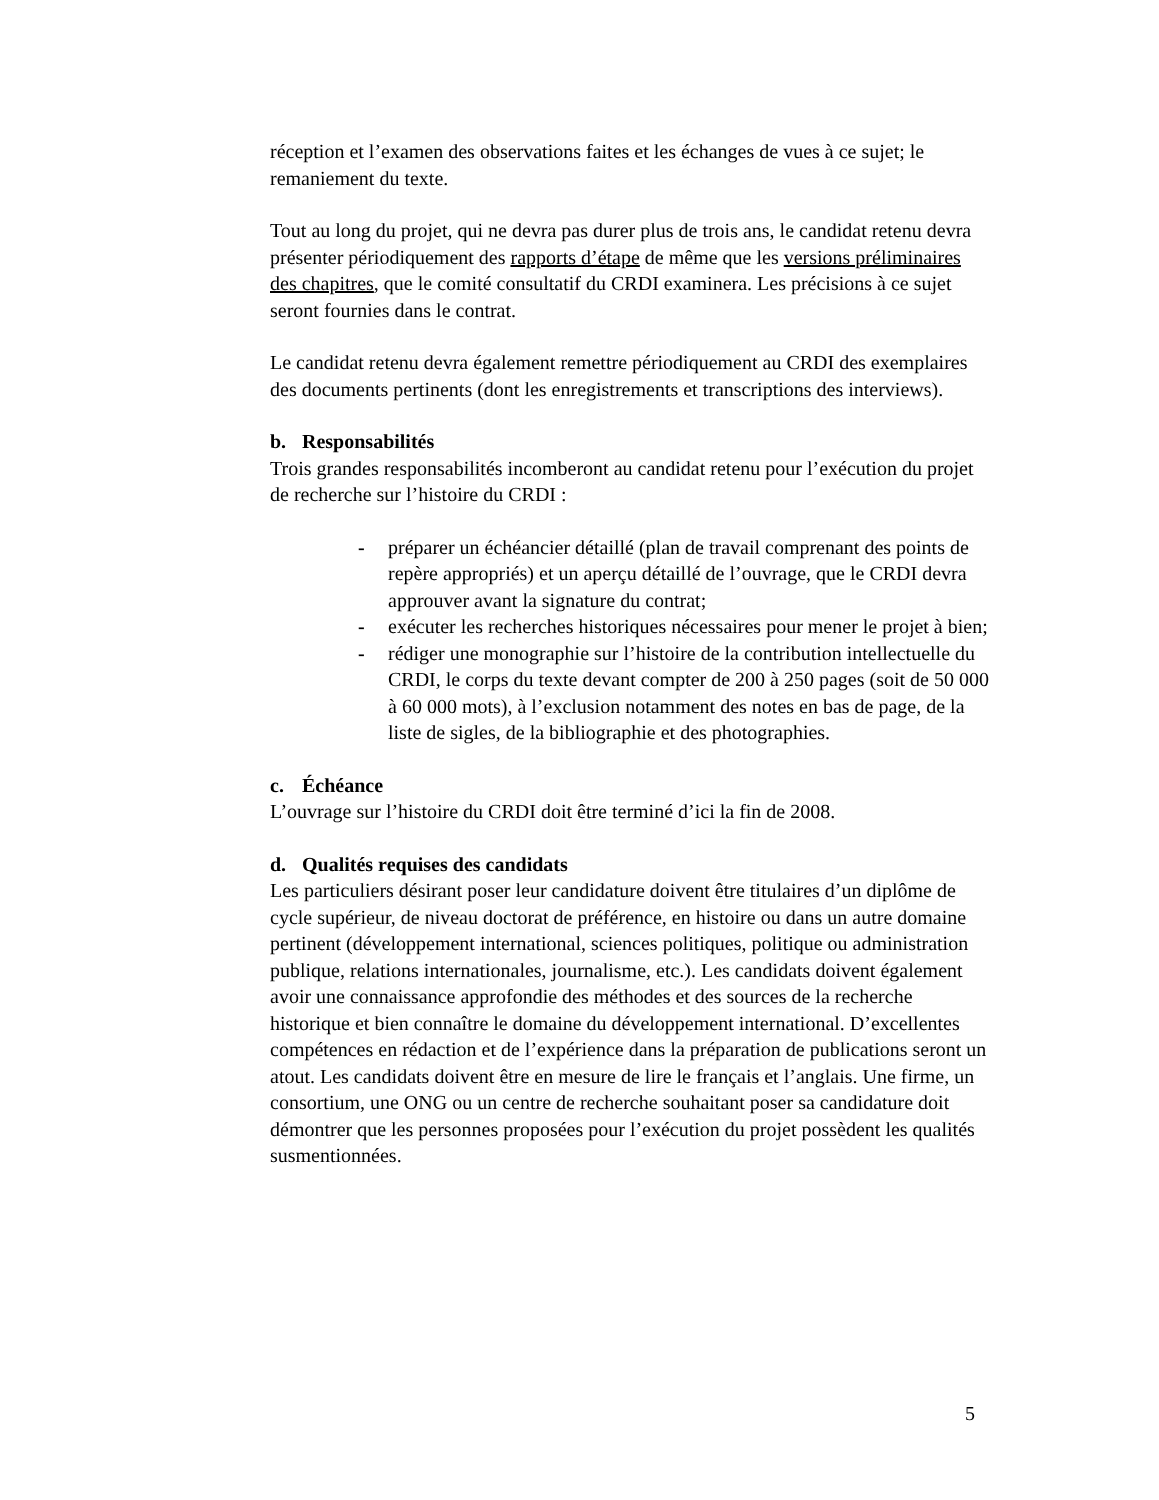réception et l’examen des observations faites et les échanges de vues à ce sujet; le remaniement du texte.
Tout au long du projet, qui ne devra pas durer plus de trois ans, le candidat retenu devra présenter périodiquement des rapports d’étape de même que les versions préliminaires des chapitres, que le comité consultatif du CRDI examinera. Les précisions à ce sujet seront fournies dans le contrat.
Le candidat retenu devra également remettre périodiquement au CRDI des exemplaires des documents pertinents (dont les enregistrements et transcriptions des interviews).
b. Responsabilités
Trois grandes responsabilités incomberont au candidat retenu pour l’exécution du projet de recherche sur l’histoire du CRDI :
- préparer un échéancier détaillé (plan de travail comprenant des points de repère appropriés) et un aperçu détaillé de l’ouvrage, que le CRDI devra approuver avant la signature du contrat;
- exécuter les recherches historiques nécessaires pour mener le projet à bien;
- rédiger une monographie sur l’histoire de la contribution intellectuelle du CRDI, le corps du texte devant compter de 200 à 250 pages (soit de 50 000 à 60 000 mots), à l’exclusion notamment des notes en bas de page, de la liste de sigles, de la bibliographie et des photographies.
c. Échéance
L’ouvrage sur l’histoire du CRDI doit être terminé d’ici la fin de 2008.
d. Qualités requises des candidats
Les particuliers désirant poser leur candidature doivent être titulaires d’un diplôme de cycle supérieur, de niveau doctorat de préférence, en histoire ou dans un autre domaine pertinent (développement international, sciences politiques, politique ou administration publique, relations internationales, journalisme, etc.). Les candidats doivent également avoir une connaissance approfondie des méthodes et des sources de la recherche historique et bien connaître le domaine du développement international. D’excellentes compétences en rédaction et de l’expérience dans la préparation de publications seront un atout. Les candidats doivent être en mesure de lire le français et l’anglais. Une firme, un consortium, une ONG ou un centre de recherche souhaitant poser sa candidature doit démontrer que les personnes proposées pour l’exécution du projet possèdent les qualités susmentionnées.
5